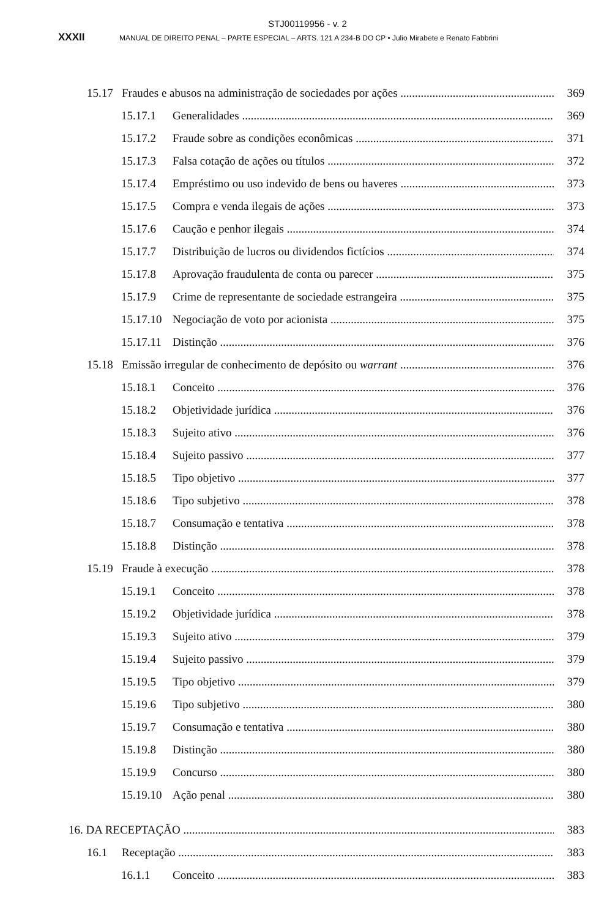STJ00119956 - v. 2
XXXII MANUAL DE DIREITO PENAL – PARTE ESPECIAL – ARTS. 121 A 234-B DO CP • Julio Mirabete e Renato Fabbrini
15.17 Fraudes e abusos na administração de sociedades por ações 369
15.17.1 Generalidades 369
15.17.2 Fraude sobre as condições econômicas 371
15.17.3 Falsa cotação de ações ou títulos 372
15.17.4 Empréstimo ou uso indevido de bens ou haveres 373
15.17.5 Compra e venda ilegais de ações 373
15.17.6 Caução e penhor ilegais 374
15.17.7 Distribuição de lucros ou dividendos fictícios 374
15.17.8 Aprovação fraudulenta de conta ou parecer 375
15.17.9 Crime de representante de sociedade estrangeira 375
15.17.10 Negociação de voto por acionista 375
15.17.11 Distinção 376
15.18 Emissão irregular de conhecimento de depósito ou warrant 376
15.18.1 Conceito 376
15.18.2 Objetividade jurídica 376
15.18.3 Sujeito ativo 376
15.18.4 Sujeito passivo 377
15.18.5 Tipo objetivo 377
15.18.6 Tipo subjetivo 378
15.18.7 Consumação e tentativa 378
15.18.8 Distinção 378
15.19 Fraude à execução 378
15.19.1 Conceito 378
15.19.2 Objetividade jurídica 378
15.19.3 Sujeito ativo 379
15.19.4 Sujeito passivo 379
15.19.5 Tipo objetivo 379
15.19.6 Tipo subjetivo 380
15.19.7 Consumação e tentativa 380
15.19.8 Distinção 380
15.19.9 Concurso 380
15.19.10 Ação penal 380
16. DA RECEPTAÇÃO 383
16.1 Receptação 383
16.1.1 Conceito 383